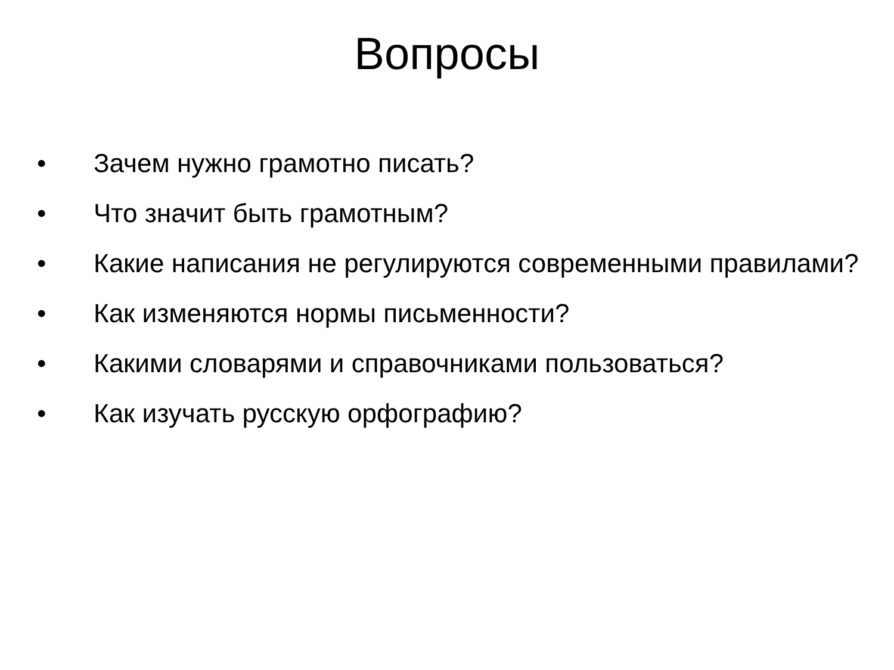Вопросы
• Зачем нужно грамотно писать?
• Что значит быть грамотным?
• Какие написания не регулируются современными правилами?
• Как изменяются нормы письменности?
• Какими словарями и справочниками пользоваться?
• Как изучать русскую орфографию?